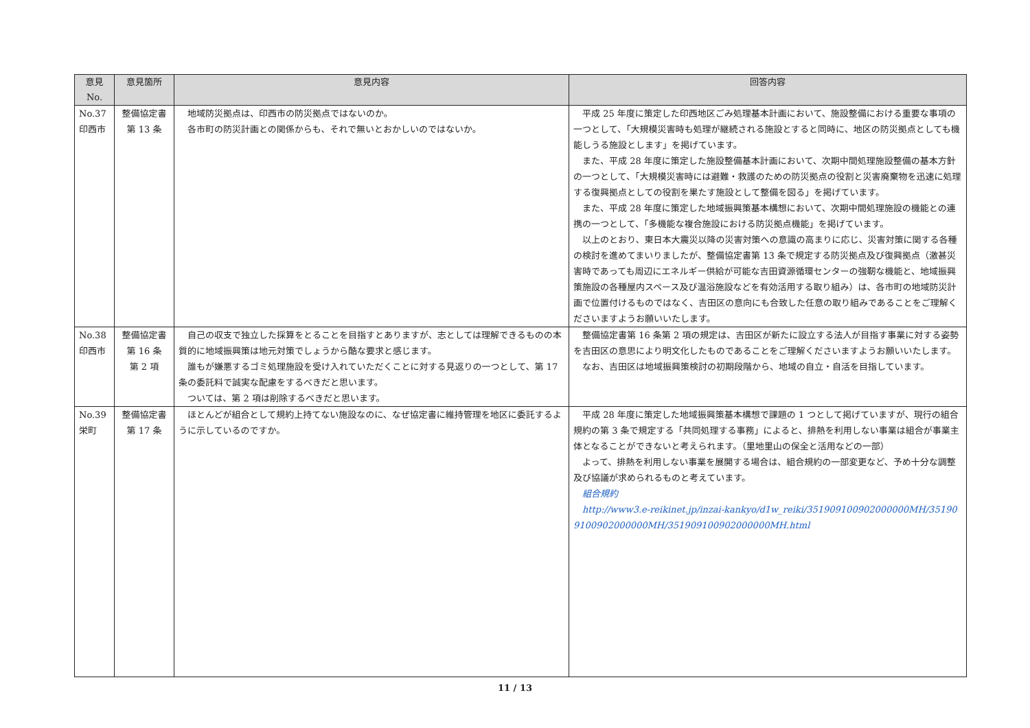| 意見No. | 意見箇所 | 意見内容 | 回答内容 |
| --- | --- | --- | --- |
| No.37 印西市 | 整備協定書 第 13 条 | 地域防災拠点は、印西市の防災拠点ではないのか。 各市町の防災計画との関係からも、それで無いとおかしいのではないか。 | 平成 25 年度に策定した印西地区ごみ処理基本計画において、施設整備における重要な事項の一つとして、「大規模災害時も処理が継続される施設とすると同時に、地区の防災拠点としても機能しうる施設とします」を掲げています。 また、平成 28 年度に策定した施設整備基本計画において、次期中間処理施設整備の基本方針の一つとして、「大規模災害時には避難・救護のための防災拠点の役割と災害廃棄物を迅速に処理する復興拠点としての役割を果たす施設として整備を図る」を掲げています。 また、平成 28 年度に策定した地域振興策基本構想において、次期中間処理施設の機能との連携の一つとして、「多機能な複合施設における防災拠点機能」を掲げています。 以上のとおり、東日本大震災以降の災害対策への意識の高まりに応じ、災害対策に関する各種の検討を進めてまいりましたが、整備協定書第 13 条で規定する防災拠点及び復興拠点（激甚災害時であっても周辺にエネルギー供給が可能な吉田資源循環センターの強靭な機能と、地域振興策施設の各種屋内スペース及び温浴施設などを有効活用する取り組み）は、各市町の地域防災計画で位置付けるものではなく、吉田区の意向にも合致した任意の取り組みであることをご理解くださいますようお願いいたします。 |
| No.38 印西市 | 整備協定書 第 16 条 第 2 項 | 自己の収支で独立した採算をとることを目指すとありますが、志としては理解できるものの本質的に地域振興策は地元対策でしょうから酷な要求と感じます。 誰もが嫌悪するゴミ処理施設を受け入れていただくことに対する見返りの一つとして、第 17 条の委託料で誠実な配慮をするべきだと思います。 ついては、第 2 項は削除するべきだと思います。 | 整備協定書第 16 条第 2 項の規定は、吉田区が新たに設立する法人が目指す事業に対する姿勢を吉田区の意思により明文化したものであることをご理解くださいますようお願いいたします。 なお、吉田区は地域振興策検討の初期段階から、地域の自立・自活を目指しています。 |
| No.39 栄町 | 整備協定書 第 17 条 | ほとんどが組合として規約上持てない施設なのに、なぜ協定書に維持管理を地区に委託するように示しているのですか。 | 平成 28 年度に策定した地域振興策基本構想で課題の 1 つとして掲げていますが、現行の組合規約の第 3 条で規定する「共同処理する事務」によると、排熱を利用しない事業は組合が事業主体となることができないと考えられます。（里地里山の保全と活用などの一部） よって、排熱を利用しない事業を展開する場合は、組合規約の一部変更など、予め十分な調整及び協議が求められるものと考えています。 組合規約 http://www3.e-reikinet.jp/inzai-kankyo/d1w_reiki/351909100902000000MH/351909100902000000MH/351909100902000000MH.html |
11 / 13